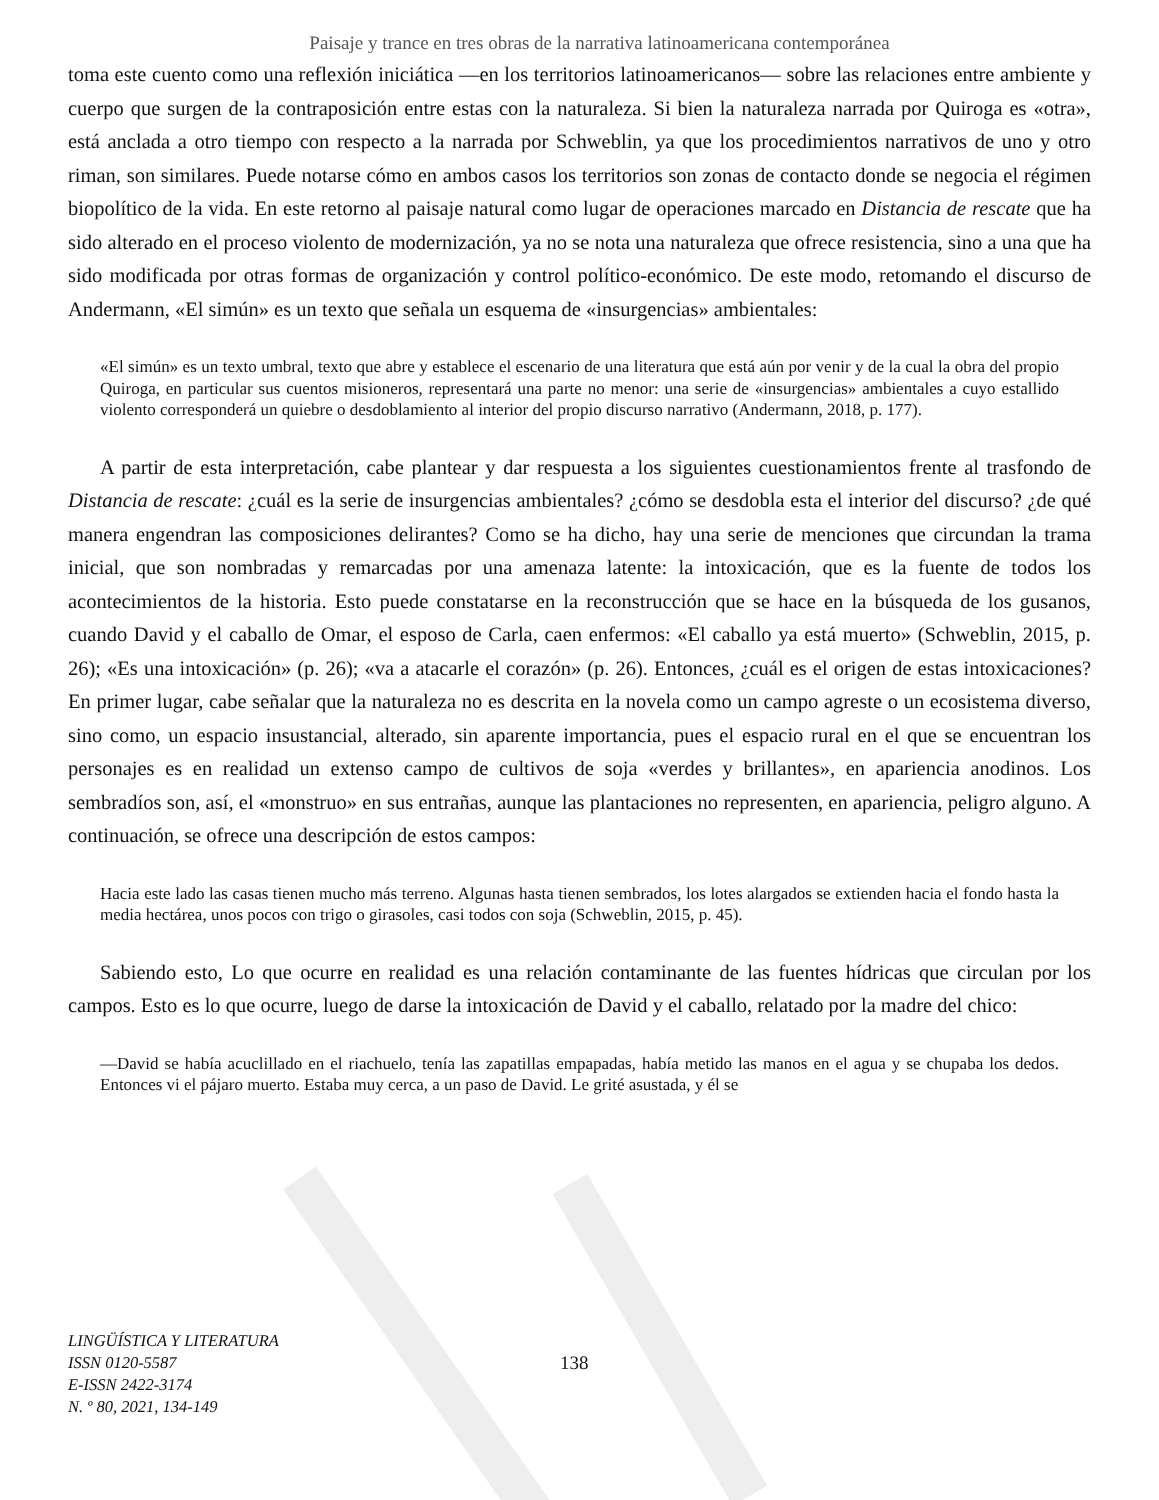Paisaje y trance en tres obras de la narrativa latinoamericana contemporánea
toma este cuento como una reflexión iniciática —en los territorios latinoamericanos— sobre las relaciones entre ambiente y cuerpo que surgen de la contraposición entre estas con la naturaleza. Si bien la naturaleza narrada por Quiroga es «otra», está anclada a otro tiempo con respecto a la narrada por Schweblin, ya que los procedimientos narrativos de uno y otro riman, son similares. Puede notarse cómo en ambos casos los territorios son zonas de contacto donde se negocia el régimen biopolítico de la vida. En este retorno al paisaje natural como lugar de operaciones marcado en Distancia de rescate que ha sido alterado en el proceso violento de modernización, ya no se nota una naturaleza que ofrece resistencia, sino a una que ha sido modificada por otras formas de organización y control político-económico. De este modo, retomando el discurso de Andermann, «El simún» es un texto que señala un esquema de «insurgencias» ambientales:
«El simún» es un texto umbral, texto que abre y establece el escenario de una literatura que está aún por venir y de la cual la obra del propio Quiroga, en particular sus cuentos misioneros, representará una parte no menor: una serie de «insurgencias» ambientales a cuyo estallido violento corresponderá un quiebre o desdoblamiento al interior del propio discurso narrativo (Andermann, 2018, p. 177).
A partir de esta interpretación, cabe plantear y dar respuesta a los siguientes cuestionamientos frente al trasfondo de Distancia de rescate: ¿cuál es la serie de insurgencias ambientales? ¿cómo se desdobla esta el interior del discurso? ¿de qué manera engendran las composiciones delirantes? Como se ha dicho, hay una serie de menciones que circundan la trama inicial, que son nombradas y remarcadas por una amenaza latente: la intoxicación, que es la fuente de todos los acontecimientos de la historia. Esto puede constatarse en la reconstrucción que se hace en la búsqueda de los gusanos, cuando David y el caballo de Omar, el esposo de Carla, caen enfermos: «El caballo ya está muerto» (Schweblin, 2015, p. 26); «Es una intoxicación» (p. 26); «va a atacarle el corazón» (p. 26). Entonces, ¿cuál es el origen de estas intoxicaciones? En primer lugar, cabe señalar que la naturaleza no es descrita en la novela como un campo agreste o un ecosistema diverso, sino como, un espacio insustancial, alterado, sin aparente importancia, pues el espacio rural en el que se encuentran los personajes es en realidad un extenso campo de cultivos de soja «verdes y brillantes», en apariencia anodinos. Los sembradíos son, así, el «monstruo» en sus entrañas, aunque las plantaciones no representen, en apariencia, peligro alguno. A continuación, se ofrece una descripción de estos campos:
Hacia este lado las casas tienen mucho más terreno. Algunas hasta tienen sembrados, los lotes alargados se extienden hacia el fondo hasta la media hectárea, unos pocos con trigo o girasoles, casi todos con soja (Schweblin, 2015, p. 45).
Sabiendo esto, Lo que ocurre en realidad es una relación contaminante de las fuentes hídricas que circulan por los campos. Esto es lo que ocurre, luego de darse la intoxicación de David y el caballo, relatado por la madre del chico:
—David se había acuclillado en el riachuelo, tenía las zapatillas empapadas, había metido las manos en el agua y se chupaba los dedos. Entonces vi el pájaro muerto. Estaba muy cerca, a un paso de David. Le grité asustada, y él se
LINGÜÍSTICA Y LITERATURA
ISSN 0120-5587
E-ISSN 2422-3174
N. º 80, 2021, 134-149
138